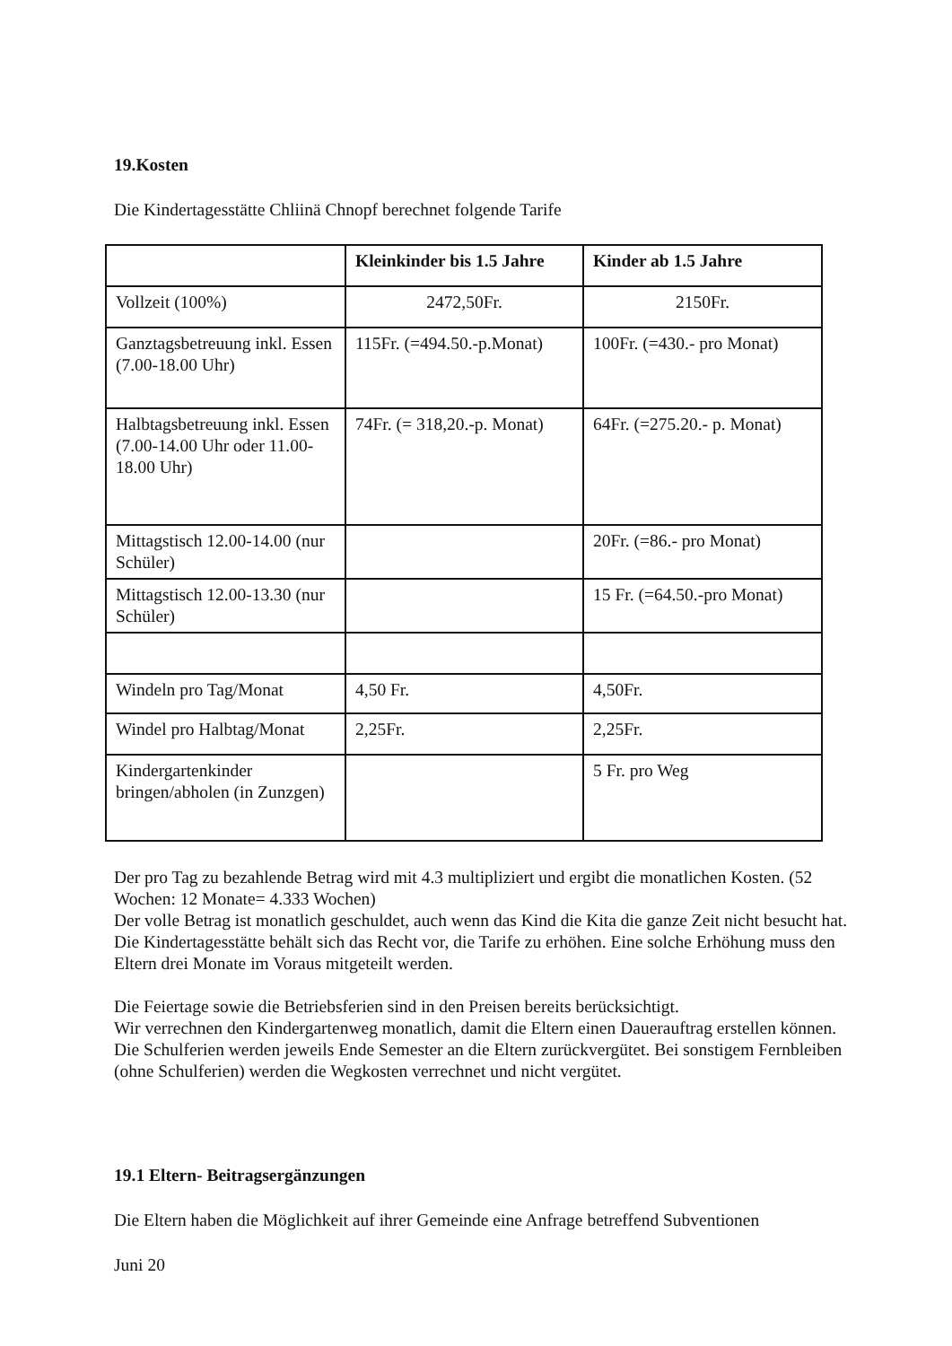19.Kosten
Die Kindertagesstätte Chliinä Chnopf berechnet folgende Tarife
| | Kleinkinder bis 1.5 Jahre | Kinder ab 1.5 Jahre |
| --- | --- | --- |
| Vollzeit (100%) | 2472,50Fr. | 2150Fr. |
| Ganztagsbetreuung inkl. Essen (7.00-18.00 Uhr) | 115Fr. (=494.50.-p.Monat) | 100Fr. (=430.- pro Monat) |
| Halbtagsbetreuung inkl. Essen (7.00-14.00 Uhr oder 11.00-18.00 Uhr) | 74Fr. (= 318,20.-p. Monat) | 64Fr. (=275.20.- p. Monat) |
| Mittagstisch 12.00-14.00 (nur Schüler) | | 20Fr. (=86.- pro Monat) |
| Mittagstisch 12.00-13.30 (nur Schüler) | | 15 Fr. (=64.50.-pro Monat) |
| Windeln pro Tag/Monat | 4,50 Fr. | 4,50Fr. |
| Windel pro Halbtag/Monat | 2,25Fr. | 2,25Fr. |
| Kindergartenkinder bringen/abholen (in Zunzgen) | | 5 Fr. pro Weg |
Der pro Tag zu bezahlende Betrag wird mit 4.3 multipliziert und ergibt die monatlichen Kosten. (52 Wochen: 12 Monate= 4.333 Wochen)
Der volle Betrag ist monatlich geschuldet, auch wenn das Kind die Kita die ganze Zeit nicht besucht hat.
Die Kindertagesstätte behält sich das Recht vor, die Tarife zu erhöhen. Eine solche Erhöhung muss den Eltern drei Monate im Voraus mitgeteilt werden.
Die Feiertage sowie die Betriebsferien sind in den Preisen bereits berücksichtigt.
Wir verrechnen den Kindergartenweg monatlich, damit die Eltern einen Dauerauftrag erstellen können. Die Schulferien werden jeweils Ende Semester an die Eltern zurückvergütet. Bei sonstigem Fernbleiben (ohne Schulferien) werden die Wegkosten verrechnet und nicht vergütet.
19.1 Eltern- Beitragsergänzungen
Die Eltern haben die Möglichkeit auf ihrer Gemeinde eine Anfrage betreffend Subventionen
Juni 20